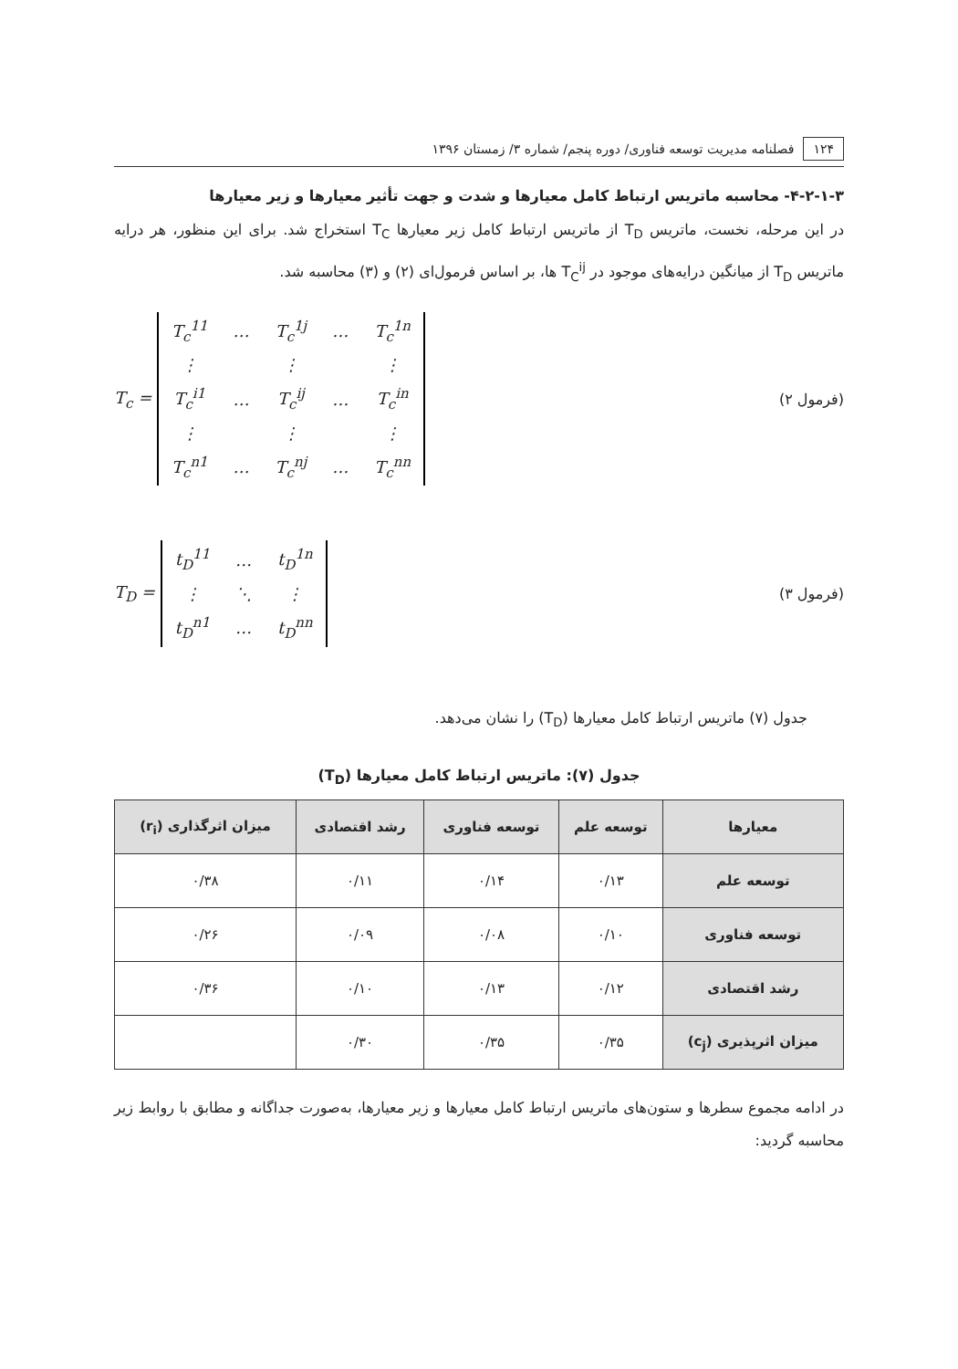۱۲۴ فصلنامه مدیریت توسعه فناوری/ دوره پنجم/ شماره ۳/ زمستان ۱۳۹۶
۴-۲-۱-۳- محاسبه ماتریس ارتباط کامل معیارها و شدت و جهت تأثیر معیارها و زیر معیارها
در این مرحله، نخست، ماتریس T<sub>D</sub> از ماتریس ارتباط کامل زیر معیارها T<sub>C</sub> استخراج شد. برای این منظور، هر درایه ماتریس T<sub>D</sub> از میانگین درایه‌های موجود در T<sub>C</sub><sup>ij</sup> ها، بر اساس فرمول‌ای (۲) و (۳) محاسبه شد.
(فرمول ۲)
T<sub>c</sub> =
| T<sub>c</sub><sup>11</sup> | … | T<sub>c</sub><sup>1j</sup> | … | T<sub>c</sub><sup>1n</sup> |
| ⋮ | | ⋮ | | ⋮ |
| T<sub>c</sub><sup>i1</sup> | … | T<sub>c</sub><sup>ij</sup> | … | T<sub>c</sub><sup>in</sup> |
| ⋮ | | ⋮ | | ⋮ |
| T<sub>c</sub><sup>n1</sup> | … | T<sub>c</sub><sup>nj</sup> | … | T<sub>c</sub><sup>nn</sup> |
(فرمول ۳)
T<sub>D</sub> =
| t<sub>D</sub><sup>11</sup> | … | t<sub>D</sub><sup>1n</sup> |
| ⋮ | ⋱ | ⋮ |
| t<sub>D</sub><sup>n1</sup> | … | t<sub>D</sub><sup>nn</sup> |
جدول (۷) ماتریس ارتباط کامل معیارها (T<sub>D</sub>) را نشان می‌دهد.
جدول (۷): ماتریس ارتباط کامل معیارها (T<sub>D</sub>)
| معیارها | توسعه علم | توسعه فناوری | رشد اقتصادی | میزان اثرگذاری (r<sub>i</sub>) |
| --- | --- | --- | --- | --- |
| توسعه علم | ۰/۱۳ | ۰/۱۴ | ۰/۱۱ | ۰/۳۸ |
| توسعه فناوری | ۰/۱۰ | ۰/۰۸ | ۰/۰۹ | ۰/۲۶ |
| رشد اقتصادی | ۰/۱۲ | ۰/۱۳ | ۰/۱۰ | ۰/۳۶ |
| میزان اثرپذیری (c<sub>j</sub>) | ۰/۳۵ | ۰/۳۵ | ۰/۳۰ | |
در ادامه مجموع سطرها و ستون‌های ماتریس ارتباط کامل معیارها و زیر معیارها، به‌صورت جداگانه و مطابق با روابط زیر محاسبه گردید: